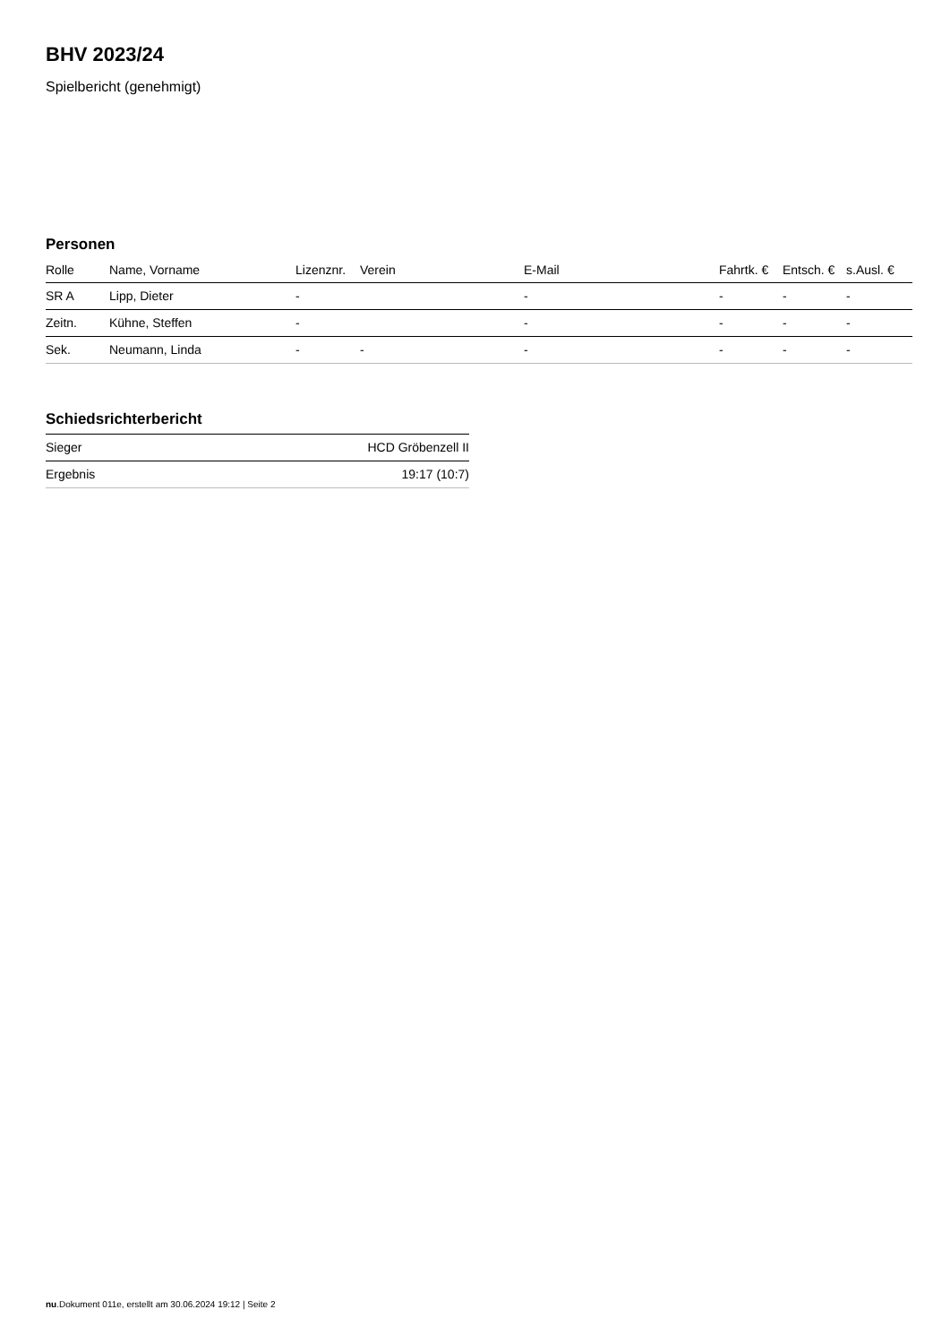BHV 2023/24
Spielbericht (genehmigt)
Personen
| Rolle | Name, Vorname | Lizenznr. | Verein | E-Mail | Fahrtk. € | Entsch. € | s.Ausl. € |
| --- | --- | --- | --- | --- | --- | --- | --- |
| SR A | Lipp, Dieter | - | | - | - | - | - |
| Zeitn. | Kühne, Steffen | - | | - | - | - | - |
| Sek. | Neumann, Linda | - | - | - | - | - | - |
Schiedsrichterbericht
| Sieger | HCD Gröbenzell II |
| Ergebnis | 19:17 (10:7) |
nu.Dokument 011e, erstellt am 30.06.2024 19:12 | Seite 2